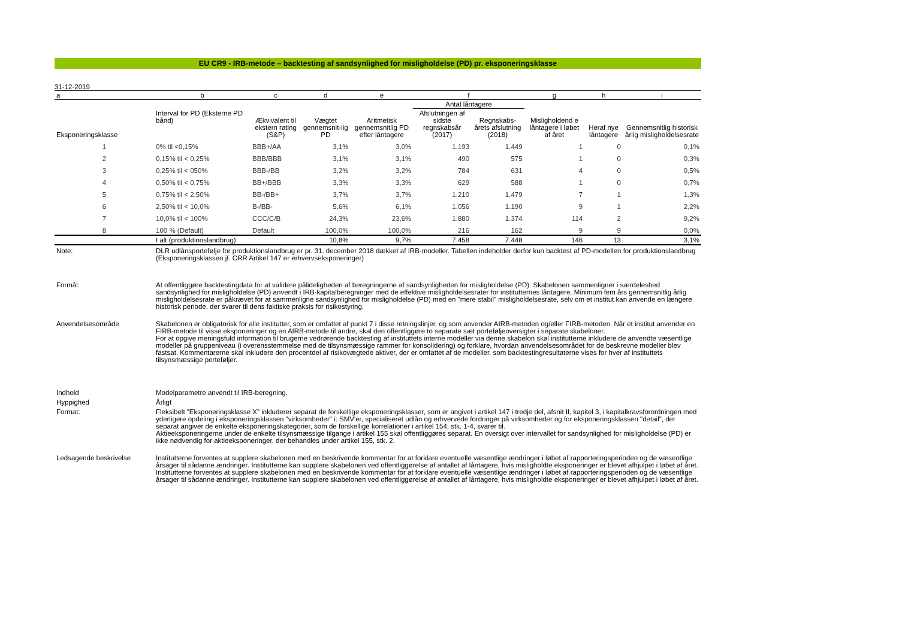EU CR9 - IRB-metode – backtesting af sandsynlighed for misligholdelse (PD) pr. eksponeringsklasse
31-12-2019
| a | b | c | d | e | f | | g | h | i |
| | | | | | Antal låntagere | | | | |
| Eksponeringsklasse | Interval for PD (Eksterne PD bånd) | Ækvivalent til ekstern rating (S&P) | Vægtet gennemsnit-lig PD | Aritmetisk gennemsnitlig PD efter låntagere | Afslutningen af sidste regnskabsår (2017) | Regnskabs-årets afslutning (2018) | Misligholdend e låntagere i løbet af året | Heraf nye låntagere | Gennemsnitlig historisk årlig misligholdelsesrate |
| 1 | 0% til <0,15% | BBB+/AA | 3,1% | 3,0% | 1.193 | 1.449 | 1 | 0 | 0,1% |
| 2 | 0,15% til < 0,25% | BBB/BBB | 3,1% | 3,1% | 490 | 575 | 1 | 0 | 0,3% |
| 3 | 0,25% til < 050% | BBB-/BB | 3,2% | 3,2% | 784 | 631 | 4 | 0 | 0,5% |
| 4 | 0,50% til < 0,75% | BB+/BBB | 3,3% | 3,3% | 629 | 588 | 1 | 0 | 0,7% |
| 5 | 0,75% til < 2,50% | BB-/BB+ | 3,7% | 3,7% | 1.210 | 1.479 | 7 | 1 | 1,3% |
| 6 | 2,50% til < 10,0% | B-/BB- | 5,6% | 6,1% | 1.056 | 1.190 | 9 | 1 | 2,2% |
| 7 | 10,0% til < 100% | CCC/C/B | 24,3% | 23,6% | 1.880 | 1.374 | 114 | 2 | 9,2% |
| 8 | 100 % (Default) | Default | 100,0% | 100,0% | 216 | 162 | 9 | 9 | 0,0% |
| | I alt (produktionslandbrug) | | 10,8% | 9,7% | 7.458 | 7.448 | 146 | 13 | 3,1% |
| Note: | DLR udlånsportefølje for produktionslandbrug er pr. 31. december 2018 dækket af IRB-modeller. Tabellen indeholder derfor kun backtest af PD-modellen for produktionslandbrug (Eksponeringsklassen jf. CRR Artikel 147 er erhvervseksponeringer) |
| Formål: | At offentliggøre backtestingdata for at validere påli­deligheden af beregningerne af sandsynligheden for misligholdelse (PD). Skabelonen sammenligner i særdeleshed sandsynlighed for misligholdelse (PD) anvendt i IRB-kapitalberegninger med de effektive misligholdelsesrater for institutternes låntagere. Minimum fem års gennemsnitlig årlig misligholdelsesrate er påkrævet for at sammenligne sandsynlighed for misligholdelse (PD) med en "mere stabil" misligholdelsesrate, selv om et institut kan anvende en længere historisk periode, der svarer til dens faktiske praksis for risikostyring. |
| Anvendelsesområde | Skabelonen er obligatorisk for alle institutter, som er omfattet af punkt 7 i disse retningslinjer, og som anvender AIRB-metoden og/eller FIRB-metoden. Når et institut anvender en FIRB-metode til visse eksponeringer og en AIRB-metode til andre, skal den offentliggøre to separate sæt porteføljeoversigter i separate skabeloner. For at opgive meningsfuld information til brugerne vedrørende backtesting af instituttets interne modeller via denne skabelon skal institutterne inkludere de anvendte væsentlige modeller på gruppeniveau (i overensstemmelse med de tilsynsmæssige rammer for konsolidering) og forklare, hvordan anvendelsesområdet for de beskrevne modeller blev fastsat. Kommentarerne skal inkludere den procentdel af risikovægtede aktiver, der er omfattet af de modeller, som backtestingresultaterne vises for hver af instituttets tilsynsmæssige porteføljer. |
| Indhold | Modelparametre anvendt til IRB-beregning. |
| Hyppighed | Årligt |
| Format: | Fleksibelt "Eksponeringsklasse X" inkluderer separat de forskellige eksponeringsklasser, som er angivet i artikel 147 i tredje del, afsnit II, kapitel 3, i kapitalkravsforordningen med yderligere opdeling i eksponeringsklassen "virksomheder" i: SMV'er, specialiseret udlån og erhvervede fordringer på virksomheder og for eksponeringsklassen "detail", der separat angiver de enkelte eksponeringskategorier, som de forskellige korrelationer i artikel 154, stk. 1-4, svarer til. Aktieeksponeringerne under de enkelte tilsynsmæssige tilgange i artikel 155 skal offentliggøres separat. En oversigt over intervallet for sandsynlighed for misligholdelse (PD) er ikke nødvendig for aktieeksponeringer, der behandles under artikel 155, stk. 2. |
| Ledsagende beskrivelse | Institutterne forventes at supplere skabelonen med en beskrivende kommentar for at forklare eventuelle væsentlige ændringer i løbet af rapporteringsperioden og de væsentlige årsager til sådanne ændringer. Institutterne kan supplere skabelonen ved offentliggørelse af antallet af låntagere, hvis misligholdte eksponeringer er blevet afhjulpet i løbet af året. Institutterne forventes at supplere skabelonen med en beskrivende kommentar for at forklare eventuelle væsentlige ændringer i løbet af rapporteringsperioden og de væsentlige årsager til sådanne ændringer. Institutterne kan supplere skabelonen ved offentliggørelse af antallet af låntagere, hvis misligholdte eksponeringer er blevet afhjulpet i løbet af året. |